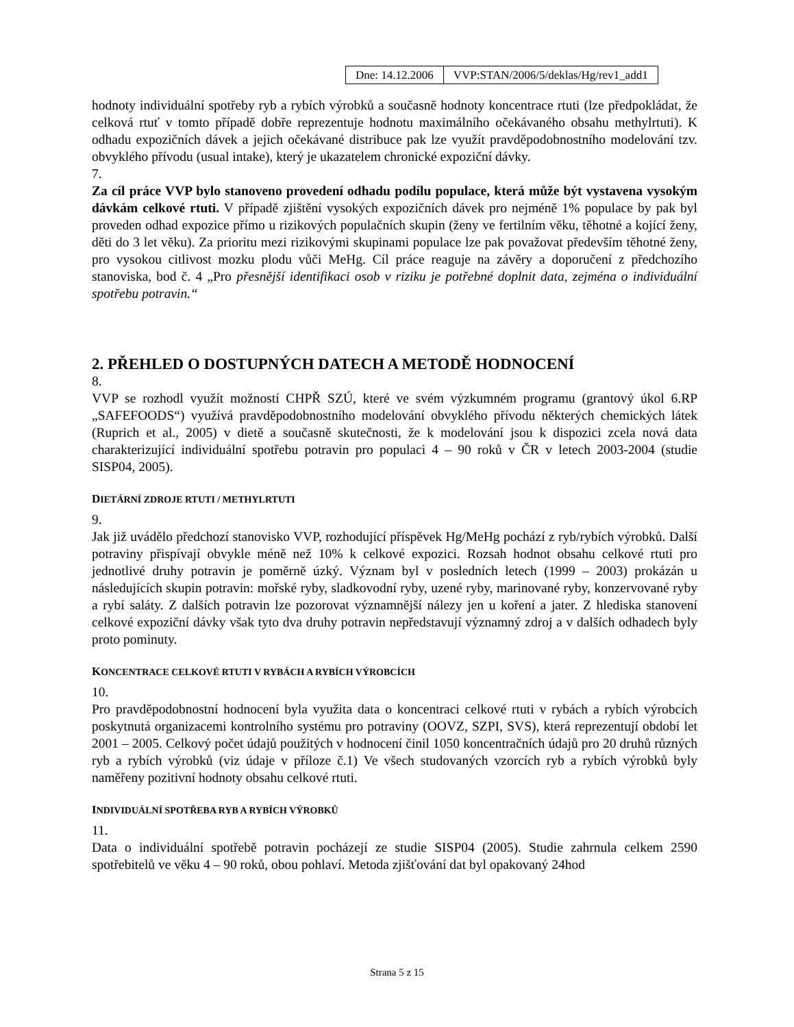| Dne: 14.12.2006 | VVP:STAN/2006/5/deklas/Hg/rev1_add1 |
hodnoty individuální spotřeby ryb a rybích výrobků a současně hodnoty koncentrace rtuti (lze předpokládat, že celková rtuť v tomto případě dobře reprezentuje hodnotu maximálního očekávaného obsahu methylrtuti). K odhadu expozičních dávek a jejich očekávané distribuce pak lze využít pravděpodobnostního modelování tzv. obvyklého přívodu (usual intake), který je ukazatelem chronické expoziční dávky.
7.
Za cíl práce VVP bylo stanoveno provedení odhadu podílu populace, která může být vystavena vysokým dávkám celkové rtuti. V případě zjištění vysokých expozičních dávek pro nejméně 1% populace by pak byl proveden odhad expozice přímo u rizikových populačních skupin (ženy ve fertilním věku, těhotné a kojící ženy, děti do 3 let věku). Za prioritu mezi rizikovými skupinami populace lze pak považovat především těhotné ženy, pro vysokou citlivost mozku plodu vůči MeHg. Cíl práce reaguje na závěry a doporučení z předchozího stanoviska, bod č. 4 „Pro přesnější identifikaci osob v riziku je potřebné doplnit data, zejména o individuální spotřebu potravin.“
2. PŘEHLED O DOSTUPNÝCH DATECH A METODĚ HODNOCENÍ
8.
VVP se rozhodl využít možností CHPŘ SZÚ, které ve svém výzkumném programu (grantový úkol 6.RP „SAFEFOODS“) využívá pravděpodobnostního modelování obvyklého přívodu některých chemických látek (Ruprich et al., 2005) v dietě a současně skutečnosti, že k modelování jsou k dispozici zcela nová data charakterizující individuální spotřebu potravin pro populaci 4 – 90 roků v ČR v letech 2003-2004 (studie SISP04, 2005).
DIETÁRNÍ ZDROJE RTUTI / METHYLRTUTI
9.
Jak již uvádělo předchozí stanovisko VVP, rozhodující příspěvek Hg/MeHg pochází z ryb/rybích výrobků. Další potraviny přispívají obvykle méně než 10% k celkové expozici. Rozsah hodnot obsahu celkové rtuti pro jednotlivé druhy potravin je poměrně úzký. Význam byl v posledních letech (1999 – 2003) prokázán u následujících skupin potravin: mořské ryby, sladkovodní ryby, uzené ryby, marinované ryby, konzervované ryby a rybí saláty. Z dalších potravin lze pozorovat významnější nálezy jen u koření a jater. Z hlediska stanovení celkové expoziční dávky však tyto dva druhy potravin nepředstavují významný zdroj a v dalších odhadech byly proto pominuty.
KONCENTRACE CELKOVÉ RTUTI V RYBÁCH A RYBÍCH VÝROBCÍCH
10.
Pro pravděpodobnostní hodnocení byla využita data o koncentraci celkové rtuti v rybách a rybích výrobcích poskytnutá organizacemi kontrolního systému pro potraviny (OOVZ, SZPI, SVS), která reprezentují období let 2001 – 2005. Celkový počet údajů použitých v hodnocení činil 1050 koncentračních údajů pro 20 druhů různých ryb a rybích výrobků (viz údaje v příloze č.1) Ve všech studovaných vzorcích ryb a rybích výrobků byly naměřeny pozitivní hodnoty obsahu celkové rtuti.
INDIVIDUÁLNÍ SPOTŘEBA RYB A RYBÍCH VÝROBKŮ
11.
Data o individuální spotřebě potravin pocházejí ze studie SISP04 (2005). Studie zahrnula celkem 2590 spotřebitelů ve věku 4 – 90 roků, obou pohlaví. Metoda zjišťování dat byl opakovaný 24hod
Strana 5 z 15